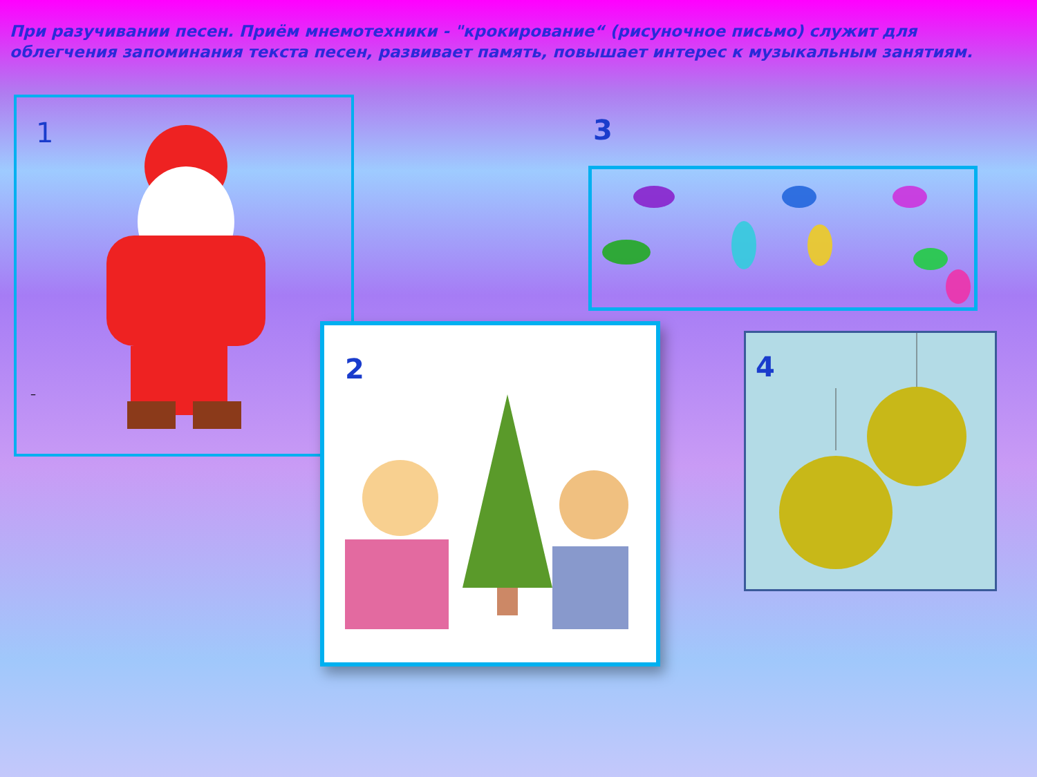При разучивании песен. Приём мнемотехники - "крокирование“ (рисуночное письмо) служит для облегчения запоминания текста песен, развивает память, повышает интерес к музыкальным занятиям.
1
–
3
2
4